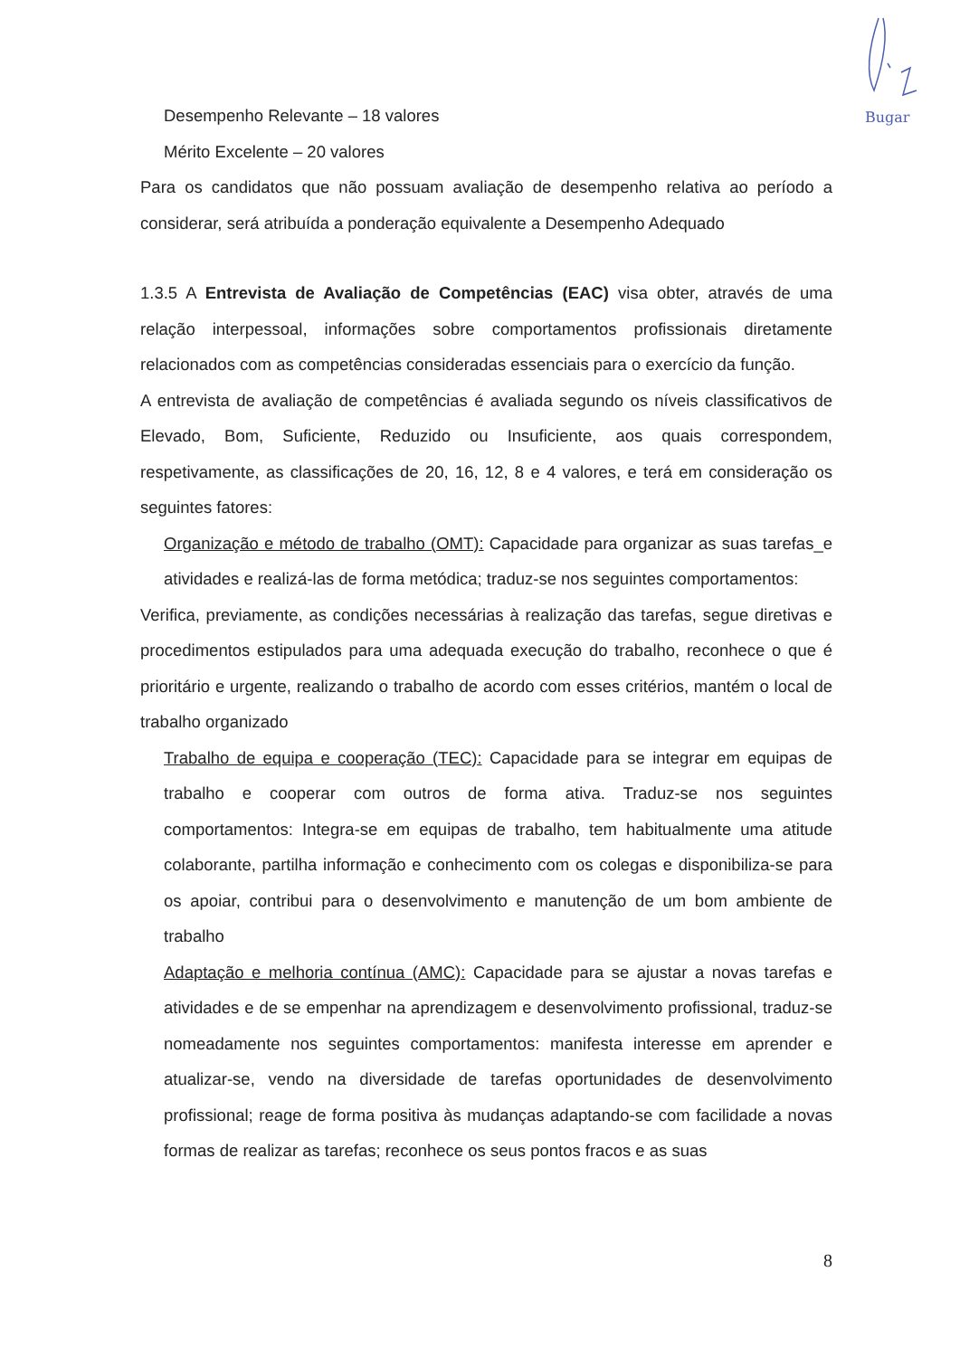Bugar
Desempenho Relevante – 18 valores
Mérito Excelente – 20 valores
Para os candidatos que não possuam avaliação de desempenho relativa ao período a considerar, será atribuída a ponderação equivalente a Desempenho Adequado
1.3.5 A Entrevista de Avaliação de Competências (EAC) visa obter, através de uma relação interpessoal, informações sobre comportamentos profissionais diretamente relacionados com as competências consideradas essenciais para o exercício da função.
A entrevista de avaliação de competências é avaliada segundo os níveis classificativos de Elevado, Bom, Suficiente, Reduzido ou Insuficiente, aos quais correspondem, respetivamente, as classificações de 20, 16, 12, 8 e 4 valores, e terá em consideração os seguintes fatores:
Organização e método de trabalho (OMT): Capacidade para organizar as suas tarefas_e atividades e realizá-las de forma metódica; traduz-se nos seguintes comportamentos:
Verifica, previamente, as condições necessárias à realização das tarefas, segue diretivas e procedimentos estipulados para uma adequada execução do trabalho, reconhece o que é prioritário e urgente, realizando o trabalho de acordo com esses critérios, mantém o local de trabalho organizado
Trabalho de equipa e cooperação (TEC): Capacidade para se integrar em equipas de trabalho e cooperar com outros de forma ativa. Traduz-se nos seguintes comportamentos: Integra-se em equipas de trabalho, tem habitualmente uma atitude colaborante, partilha informação e conhecimento com os colegas e disponibiliza-se para os apoiar, contribui para o desenvolvimento e manutenção de um bom ambiente de trabalho
Adaptação e melhoria contínua (AMC): Capacidade para se ajustar a novas tarefas e atividades e de se empenhar na aprendizagem e desenvolvimento profissional, traduz-se nomeadamente nos seguintes comportamentos: manifesta interesse em aprender e atualizar-se, vendo na diversidade de tarefas oportunidades de desenvolvimento profissional; reage de forma positiva às mudanças adaptando-se com facilidade a novas formas de realizar as tarefas; reconhece os seus pontos fracos e as suas
8